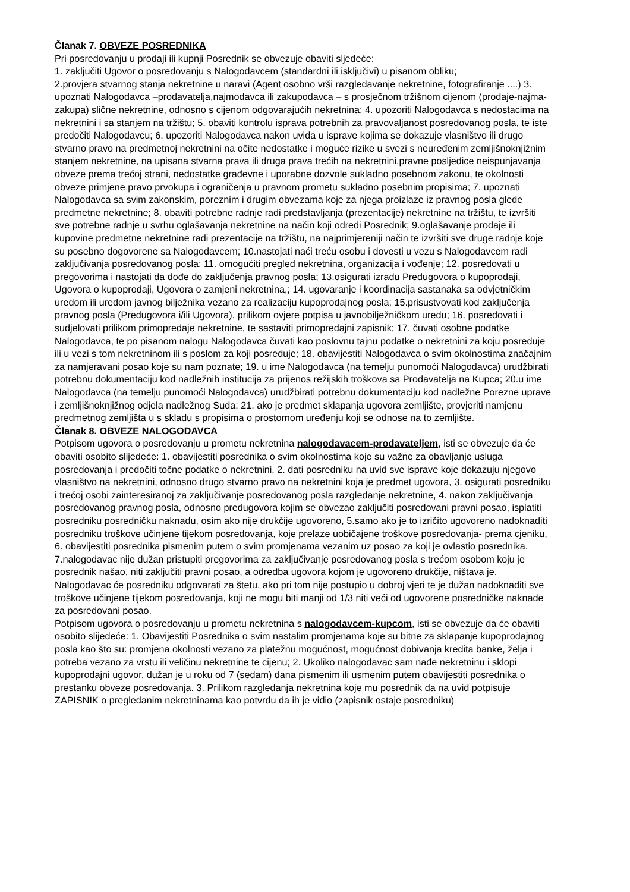Članak 7. OBVEZE POSREDNIKA
Pri posredovanju u prodaji ili kupnji Posrednik se obvezuje obaviti sljedeće:
1. zaključiti Ugovor o posredovanju s Nalogodavcem (standardni ili isključivi) u pisanom obliku;
2.provjera stvarnog stanja nekretnine u naravi (Agent osobno vrši razgledavanje nekretnine, fotografiranje ....) 3. upoznati Nalogodavca –prodavatelja,najmodavca ili zakupodavca – s prosječnom tržišnom cijenom (prodaje-najma-zakupa) slične nekretnine, odnosno s cijenom odgovarajućih nekretnina; 4. upozoriti Nalogodavca s nedostacima na nekretnini i sa stanjem na tržištu; 5. obaviti kontrolu isprava potrebnih za pravovaljanost posredovanog posla, te iste predočiti Nalogodavcu; 6. upozoriti Nalogodavca nakon uvida u isprave kojima se dokazuje vlasništvo ili drugo stvarno pravo na predmetnoj nekretnini na očite nedostatke i moguće rizike u svezi s neuređenim zemljišnoknjižnim stanjem nekretnine, na upisana stvarna prava ili druga prava trećih na nekretnini,pravne posljedice neispunjavanja obveze prema trećoj strani, nedostatke građevne i uporabne dozvole sukladno posebnom zakonu, te okolnosti obveze primjene pravo prvokupa i ograničenja u pravnom prometu sukladno posebnim propisima; 7. upoznati Nalogodavca sa svim zakonskim, poreznim i drugim obvezama koje za njega proizlaze iz pravnog posla glede predmetne nekretnine; 8. obaviti potrebne radnje radi predstavljanja (prezentacije) nekretnine na tržištu, te izvršiti sve potrebne radnje u svrhu oglašavanja nekretnine na način koji odredi Posrednik; 9.oglašavanje prodaje ili kupovine predmetne nekretnine radi prezentacije na tržištu, na najprimjereniji način te izvršiti sve druge radnje koje su posebno dogovorene sa Nalogodavcem; 10.nastojati naći treću osobu i dovesti u vezu s Nalogodavcem radi zaključivanja posredovanog posla; 11. omogućiti pregled nekretnina, organizacija i vođenje; 12. posredovati u pregovorima i nastojati da dođe do zaključenja pravnog posla; 13.osigurati izradu Predugovora o kupoprodaji, Ugovora o kupoprodaji, Ugovora o zamjeni nekretnina,; 14. ugovaranje i koordinacija sastanaka sa odvjetničkim uredom ili uredom javnog bilježnika vezano za realizaciju kupoprodajnog posla; 15.prisustvovati kod zaključenja pravnog posla (Predugovora i/ili Ugovora), prilikom ovjere potpisa u javnobilježničkom uredu; 16. posredovati i sudjelovati prilikom primopredaje nekretnine, te sastaviti primopredajni zapisnik; 17. čuvati osobne podatke Nalogodavca, te po pisanom nalogu Nalogodavca čuvati kao poslovnu tajnu podatke o nekretnini za koju posreduje ili u vezi s tom nekretninom ili s poslom za koji posreduje; 18. obavijestiti Nalogodavca o svim okolnostima značajnim za namjeravani posao koje su nam poznate; 19. u ime Nalogodavca (na temelju punomoći Nalogodavca) urudžbirati potrebnu dokumentaciju kod nadležnih institucija za prijenos režijskih troškova sa Prodavatelja na Kupca; 20.u ime Nalogodavca (na temelju punomoći Nalogodavca) urudžbirati potrebnu dokumentaciju kod nadležne Porezne uprave i zemljišnoknjižnog odjela nadležnog Suda; 21. ako je predmet sklapanja ugovora zemljište, provjeriti namjenu predmetnog zemljišta u s skladu s propisima o prostornom uređenju koji se odnose na to zemljište.
Članak 8. OBVEZE NALOGODAVCA
Potpisom ugovora o posredovanju u prometu nekretnina nalogodavacem-prodavateljem, isti se obvezuje da će obaviti osobito slijedeće: 1. obavijestiti posrednika o svim okolnostima koje su važne za obavljanje usluga posredovanja i predočiti točne podatke o nekretnini, 2. dati posredniku na uvid sve isprave koje dokazuju njegovo vlasništvo na nekretnini, odnosno drugo stvarno pravo na nekretnini koja je predmet ugovora, 3. osigurati posredniku i trećoj osobi zainteresiranoj za zaključivanje posredovanog posla razgledanje nekretnine, 4. nakon zaključivanja posredovanog pravnog posla, odnosno predugovora kojim se obvezao zaključiti posredovani pravni posao, isplatiti posredniku posredničku naknadu, osim ako nije drukčije ugovoreno, 5.samo ako je to izričito ugovoreno nadoknaditi posredniku troškove učinjene tijekom posredovanja, koje prelaze uobičajene troškove posredovanja- prema cjeniku, 6. obavijestiti posrednika pismenim putem o svim promjenama vezanim uz posao za koji je ovlastio posrednika. 7.nalogodavac nije dužan pristupiti pregovorima za zaključivanje posredovanog posla s trećom osobom koju je posrednik našao, niti zaključiti pravni posao, a odredba ugovora kojom je ugovoreno drukčije, ništava je. Nalogodavac će posredniku odgovarati za štetu, ako pri tom nije postupio u dobroj vjeri te je dužan nadoknaditi sve troškove učinjene tijekom posredovanja, koji ne mogu biti manji od 1/3 niti veći od ugovorene posredničke naknade za posredovani posao.
Potpisom ugovora o posredovanju u prometu nekretnina s nalogodavcem-kupcom, isti se obvezuje da će obaviti osobito slijedeće: 1. Obavijestiti Posrednika o svim nastalim promjenama koje su bitne za sklapanje kupoprodajnog posla kao što su: promjena okolnosti vezano za platežnu mogućnost, mogućnost dobivanja kredita banke, želja i potreba vezano za vrstu ili veličinu nekretnine te cijenu; 2. Ukoliko nalogodavac sam nađe nekretninu i sklopi kupoprodajni ugovor, dužan je u roku od 7 (sedam) dana pismenim ili usmenim putem obavijestiti posrednika o prestanku obveze posredovanja. 3. Prilikom razgledanja nekretnina koje mu posrednik da na uvid potpisuje ZAPISNIK o pregledanim nekretninama kao potvrdu da ih je vidio (zapisnik ostaje posredniku)